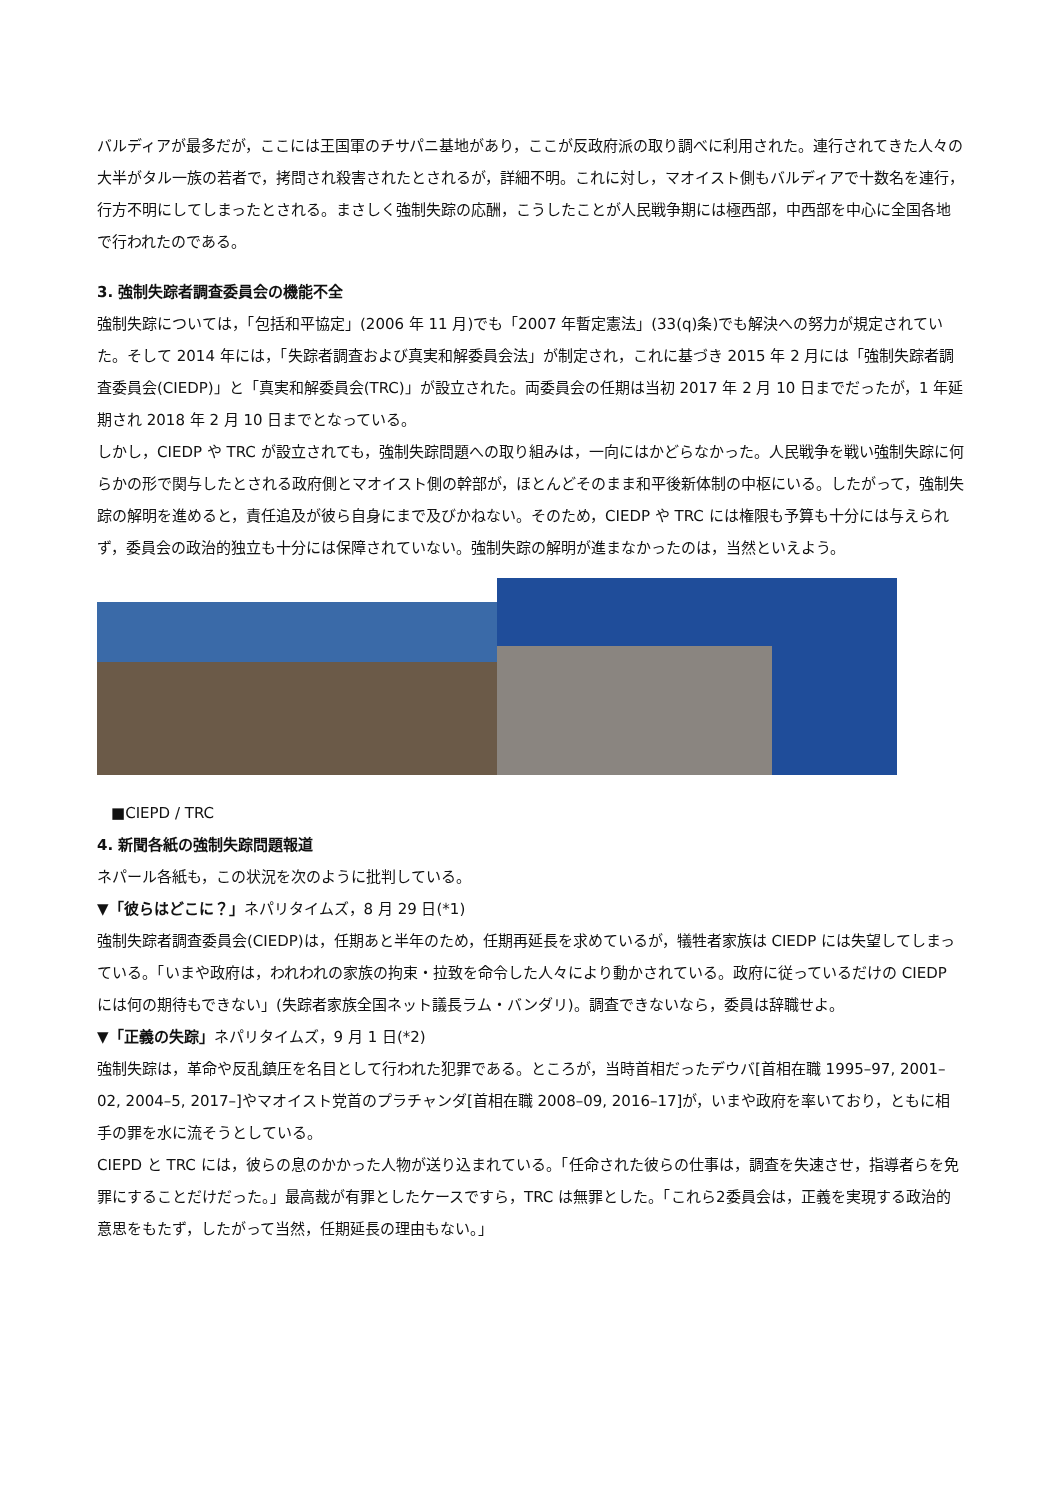バルディアが最多だが，ここには王国軍のチサパニ基地があり，ここが反政府派の取り調べに利用された。連行されてきた人々の大半がタル一族の若者で，拷問され殺害されたとされるが，詳細不明。これに対し，マオイスト側もバルディアで十数名を連行，行方不明にしてしまったとされる。まさしく強制失踪の応酬，こうしたことが人民戦争期には極西部，中西部を中心に全国各地で行われたのである。
3. 強制失踪者調査委員会の機能不全
強制失踪については，「包括和平協定」(2006 年 11 月)でも「2007 年暫定憲法」(33(q)条)でも解決への努力が規定されていた。そして 2014 年には，「失踪者調査および真実和解委員会法」が制定され，これに基づき 2015 年 2 月には「強制失踪者調査委員会(CIEDP)」と「真実和解委員会(TRC)」が設立された。両委員会の任期は当初 2017 年 2 月 10 日までだったが，1 年延期され 2018 年 2 月 10 日までとなっている。
しかし，CIEDP や TRC が設立されても，強制失踪問題への取り組みは，一向にはかどらなかった。人民戦争を戦い強制失踪に何らかの形で関与したとされる政府側とマオイスト側の幹部が，ほとんどそのまま和平後新体制の中枢にいる。したがって，強制失踪の解明を進めると，責任追及が彼ら自身にまで及びかねない。そのため，CIEDP や TRC には権限も予算も十分には与えられず，委員会の政治的独立も十分には保障されていない。強制失踪の解明が進まなかったのは，当然といえよう。
■CIEPD / TRC
4. 新聞各紙の強制失踪問題報道
ネパール各紙も，この状況を次のように批判している。
▼「彼らはどこに？」ネパリタイムズ，8 月 29 日(*1)
強制失踪者調査委員会(CIEDP)は，任期あと半年のため，任期再延長を求めているが，犠牲者家族は CIEDP には失望してしまっている。「いまや政府は，われわれの家族の拘束・拉致を命令した人々により動かされている。政府に従っているだけの CIEDP には何の期待もできない」(失踪者家族全国ネット議長ラム・バンダリ)。調査できないなら，委員は辞職せよ。
▼「正義の失踪」ネパリタイムズ，9 月 1 日(*2)
強制失踪は，革命や反乱鎮圧を名目として行われた犯罪である。ところが，当時首相だったデウバ[首相在職 1995–97, 2001–02, 2004–5, 2017–]やマオイスト党首のプラチャンダ[首相在職 2008–09, 2016–17]が，いまや政府を率いており，ともに相手の罪を水に流そうとしている。
CIEPD と TRC には，彼らの息のかかった人物が送り込まれている。「任命された彼らの仕事は，調査を失速させ，指導者らを免罪にすることだけだった。」最高裁が有罪としたケースですら，TRC は無罪とした。「これら2委員会は，正義を実現する政治的意思をもたず，したがって当然，任期延長の理由もない。」